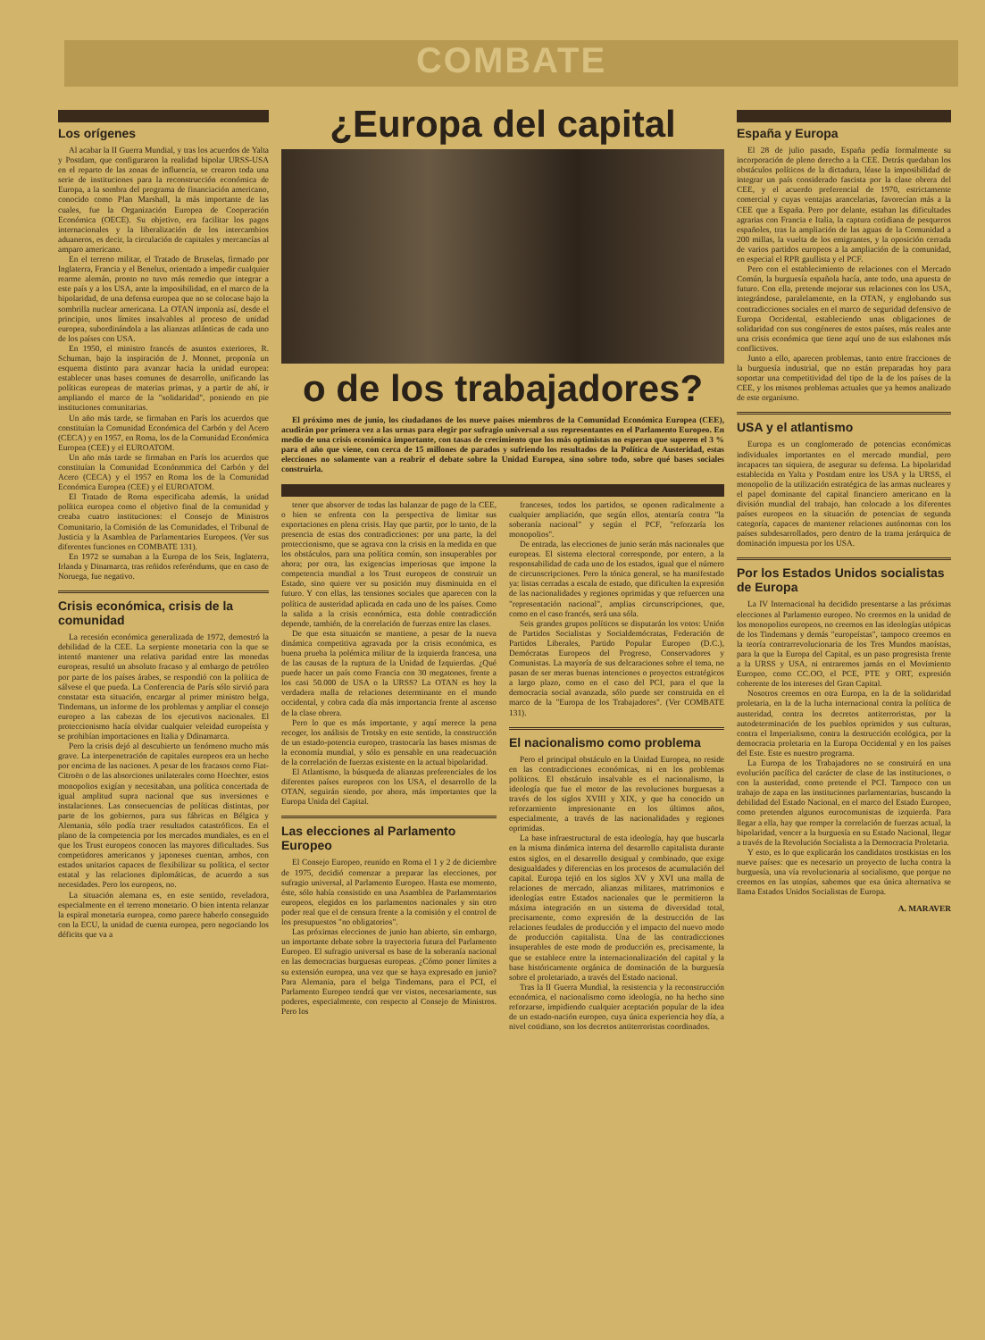COMBATE
Los orígenes
Al acabar la II Guerra Mundial, y tras los acuerdos de Yalta y Postdam, que configuraron la realidad bipolar URSS-USA en el reparto de las zonas de influencia, se crearon toda una serie de instituciones para la reconstrucción económica de Europa, a la sombra del programa de financiación americano, conocido como Plan Marshall, la más importante de las cuales, fue la Organización Europea de Cooperación Económica (OECE). Su objetivo, era facilitar los pagos internacionales y la liberalización de los intercambios aduaneros, es decir, la circulación de capitales y mercancías al amparo americano.
En el terreno militar, el Tratado de Bruselas, firmado por Inglaterra, Francia y el Benelux, orientado a impedir cualquier rearme alemán, pronto no tuvo más remedio que integrar a este país y a los USA, ante la imposibilidad, en el marco de la bipolaridad, de una defensa europea que no se colocase bajo la sombrilla nuclear americana. La OTAN imponía así, desde el principio, unos límites insalvables al proceso de unidad europea, subordinándola a las alianzas atlánticas de cada uno de los países con USA.
En 1950, el ministro francés de asuntos exteriores, R. Schuman, bajo la inspiración de J. Monnet, proponía un esquema distinto para avanzar hacia la unidad europea: establecer unas bases comunes de desarrollo, unificando las políticas europeas de materias primas, y a partir de ahí, ir ampliando el marco de la "solidaridad", poniendo en pie instituciones comunitarias.
Un año más tarde, se firmaban en París los acuerdos que constituían la Comunidad Económica del Carbón y del Acero (CECA) y en 1957, en Roma, los de la Comunidad Económica Europea (CEE) y el EUROATOM.
Un año más tarde se firmaban en París los acuerdos que constituían la Comunidad Econónmmica del Carbón y del Acero (CECA) y el 1957 en Roma los de la Comunidad Económica Europea (CEE) y el EUROATOM.
El Tratado de Roma especificaba además, la unidad política europea como el objetivo final de la comunidad y creaba cuatro instituciones: el Consejo de Ministros Comunitario, la Comisión de las Comunidades, el Tribunal de Justicia y la Asamblea de Parlamentarios Europeos. (Ver sus diferentes funciones en COMBATE 131).
En 1972 se sumaban a la Europa de los Seis, Inglaterra, Irlanda y Dinamarca, tras reñidos referéndums, que en caso de Noruega, fue negativo.
Crisis económica, crisis de la comunidad
La recesión económica generalizada de 1972, demostró la debilidad de la CEE. La serpiente monetaria con la que se intentó mantener una relativa paridad entre las monedas europeas, resultó un absoluto fracaso y al embargo de petróleo por parte de los países árabes, se respondió con la política de sálvese el que pueda. La Conferencia de París sólo sirvió para constatar esta situación, encargar al primer ministro belga, Tindemans, un informe de los problemas y ampliar el consejo europeo a las cabezas de los ejecutivos nacionales. El proteccionismo hacía olvidar cualquier veleidad europeísta y se prohibían importaciones en Italia y Ddinamarca.
Pero la crisis dejó al descubierto un fenómeno mucho más grave. La interpenetración de capitales europeos era un hecho por encima de las naciones. A pesar de los fracasos como Fiat-Citroën o de las absorciones unilaterales como Hoechter, estos monopolios exigían y necesitaban, una política concertada de igual amplitud supra nacional que sus inversiones e instalaciones. Las consecuencias de políticas distintas, por parte de los gobiernos, para sus fábricas en Bélgica y Alemania, sólo podía traer resultados catastróficos. En el plano de la competencia por los mercados mundiales, es en el que los Trust europeos conocen las mayores dificultades. Sus competidores americanos y japoneses cuentan, ambos, con estados unitarios capaces de flexibilizar su política, el sector estatal y las relaciones diplomáticas, de acuerdo a sus necesidades. Pero los europeos, no.
La situación alemana es, en este sentido, reveladora, especialmente en el terreno monetario. O bien intenta relanzar la espiral monetaria europea, como parece haberlo conseguido con la ECU, la unidad de cuenta europea, pero negociando los déficits que va a
¿Europa del capital
o de los trabajadores?
El próximo mes de junio, los ciudadanos de los nueve países miembros de la Comunidad Económica Europea (CEE), acudirán por primera vez a las urnas para elegir por sufragio universal a sus representantes en el Parlamento Europeo. En medio de una crisis económica importante, con tasas de crecimiento que los más optimistas no esperan que superen el 3 % para el año que viene, con cerca de 15 millones de parados y sufriendo los resultados de la Política de Austeridad, estas elecciones no solamente van a reabrir el debate sobre la Unidad Europea, sino sobre todo, sobre qué bases sociales construirla.
tener que absorver de todas las balanzar de pago de la CEE, o bien se enfrenta con la perspectiva de limitar sus exportaciones en plena crisis. Hay que partir, por lo tanto, de la presencia de estas dos contradicciones: por una parte, la del proteccionismo, que se agrava con la crisis en la medida en que los obstáculos, para una política común, son insuperables por ahora; por otra, las exigencias imperiosas que impone la competencia mundial a los Trust europeos de construir un Estado, sino quiere ver su posición muy disminuida en el futuro. Y con ellas, las tensiones sociales que aparecen con la política de austeridad aplicada en cada uno de los países. Como la salida a la crisis económica, esta doble contradicción depende, también, de la correlación de fuerzas entre las clases.
De que esta situaicón se mantiene, a pesar de la nueva dinámica competitiva agravada por la crisis económica, es buena prueba la polémica militar de la izquierda francesa, una de las causas de la ruptura de la Unidad de Izquierdas. ¿Qué puede hacer un país como Francia con 30 megatones, frente a los casi 50.000 de USA o la URSS? La OTAN es hoy la verdadera malla de relaciones determinante en el mundo occidental, y cobra cada día más importancia frente al ascenso de la clase obrera.
Pero lo que es más importante, y aquí merece la pena recoger, los análisis de Trotsky en este sentido, la construcción de un estado-potencia europeo, trastocaría las bases mismas de la economía mundial, y sólo es pensable en una readecuación de la correlación de fuerzas existente en la actual bipolaridad.
El Atlantismo, la búsqueda de alianzas preferenciales de los diferentes países europeos con los USA, el desarrollo de la OTAN, seguirán siendo, por ahora, más importantes que la Europa Unida del Capital.
Las elecciones al Parlamento Europeo
El Consejo Europeo, reunido en Roma el 1 y 2 de diciembre de 1975, decidió comenzar a preparar las elecciones, por sufragio universal, al Parlamento Europeo. Hasta ese momento, éste, sólo había consistido en una Asamblea de Parlamentarios europeos, elegidos en los parlamentos nacionales y sin otro poder real que el de censura frente a la comisión y el control de los presupuestos "no obligatorios".
Las próximas elecciones de junio han abierto, sin embargo, un importante debate sobre la trayectoria futura del Parlamento Europeo. El sufragio universal es base de la soberanía nacional en las democracias burguesas europeas. ¿Cómo poner límites a su extensión europea, una vez que se haya expresado en junio? Para Alemania, para el belga Tindemans, para el PCI, el Parlamento Europeo tendrá que ver vistos, necesariamente, sus poderes, especialmente, con respecto al Consejo de Ministros. Pero los
franceses, todos los partidos, se oponen radicalmente a cualquier ampliación, que según ellos, atentaría contra "la soberanía nacional" y según el PCF, "reforzaría los monopolios".
De entrada, las elecciones de junio serán más nacionales que europeas. El sistema electoral corresponde, por entero, a la responsabilidad de cada uno de los estados, igual que el número de circunscripciones. Pero la tónica general, se ha manifestado ya: listas cerradas a escala de estado, que dificulten la expresión de las nacionalidades y regiones oprimidas y que refuercen una "representación nacional", amplias circunscripciones, que, como en el caso francés, será una sóla.
Seis grandes grupos políticos se disputarán los votos: Unión de Partidos Socialistas y Socialdemócratas, Federación de Partidos Liberales, Partido Popular Europeo (D.C.), Demócratas Europeos del Progreso, Conservadores y Comunistas. La mayoría de sus delcaraciones sobre el tema, no pasan de ser meras buenas intenciones o proyectos estratégicos a largo plazo, como en el caso del PCI, para el que la democracia social avanzada, sólo puede ser construida en el marco de la "Europa de los Trabajadores". (Ver COMBATE 131).
El nacionalismo como problema
Pero el principal obstáculo en la Unidad Europea, no reside en las contradicciones económicas, ni en los problemas políticos. El obstáculo insalvable es el nacionalismo, la ideología que fue el motor de las revoluciones burguesas a través de los siglos XVIII y XIX, y que ha conocido un reforzamiento impresionante en los últimos años, especialmente, a través de las nacionalidades y regiones oprimidas.
La base infraestructural de esta ideología, hay que buscarla en la misma dinámica interna del desarrollo capitalista durante estos siglos, en el desarrollo desigual y combinado, que exige desigualdades y diferencias en los procesos de acumulación del capital. Europa tejió en los siglos XV y XVI una malla de relaciones de mercado, alianzas militares, matrimonios e ideologías entre Estados nacionales que le permitieron la máxima integración en un sistema de diversidad total, precisamente, como expresión de la destrucción de las relaciones feudales de producción y el impacto del nuevo modo de producción capitalista. Una de las contradicciones insuperables de este modo de producción es, precisamente, la que se establece entre la internacionalización del capital y la base históricamente orgánica de dominación de la burguesía sobre el proletariado, a través del Estado nacional.
Tras la II Guerra Mundial, la resistencia y la reconstrucción económica, el nacionalismo como ideología, no ha hecho sino reforzarse, impidiendo cualquier aceptación popular de la idea de un estado-nación europeo, cuya única experiencia hoy día, a nivel cotidiano, son los decretos antiterroristas coordinados.
España y Europa
El 28 de julio pasado, España pedía formalmente su incorporación de pleno derecho a la CEE. Detrás quedaban los obstáculos políticos de la dictadura, léase la imposibilidad de integrar un país considerado fascista por la clase obrera del CEE, y el acuerdo preferencial de 1970, estrictamente comercial y cuyas ventajas arancelarias, favorecían más a la CEE que a España. Pero por delante, estaban las dificultades agrarias con Francia e Italia, la captura cotidiana de pesqueros españoles, tras la ampliación de las aguas de la Comunidad a 200 millas, la vuelta de los emigrantes, y la oposición cerrada de varios partidos europeos a la ampliación de la comunidad, en especial el RPR gaullista y el PCF.
Pero con el establecimiento de relaciones con el Mercado Común, la burguesía española hacía, ante todo, una apuesta de futuro. Con ella, pretende mejorar sus relaciones con los USA, integrándose, paralelamente, en la OTAN, y englobando sus contradicciones sociales en el marco de seguridad defensivo de Europa Occidental, estableciendo unas obligaciones de solidaridad con sus congéneres de estos países, más reales ante una crisis económica que tiene aquí uno de sus eslabones más conflictivos.
Junto a ello, aparecen problemas, tanto entre fracciones de la burguesía industrial, que no están preparadas hoy para soportar una competitividad del tipo de la de los países de la CEE, y los mismos problemas actuales que ya hemos analizado de este organismo.
USA y el atlantismo
Europa es un conglomerado de potencias económicas individuales importantes en el mercado mundial, pero incapaces tan siquiera, de asegurar su defensa. La bipolaridad establecida en Yalta y Postdam entre los USA y la URSS, el monopolio de la utilización estratégica de las armas nucleares y el papel dominante del capital financiero americano en la división mundial del trabajo, han colocado a los diferentes países europeos en la situación de potencias de segunda categoría, capaces de mantener relaciones autónomas con los países subdesarrollados, pero dentro de la trama jerárquica de dominación impuesta por los USA.
Por los Estados Unidos socialistas de Europa
La IV Internacional ha decidido presentarse a las próximas elecciones al Parlamento europeo. No creemos en la unidad de los monopolios europeos, no creemos en las ideologías utópicas de los Tindemans y demás "europeístas", tampoco creemos en la teoría contrarrevolucionaria de los Tres Mundos maoístas, para la que la Europa del Capital, es un paso progresista frente a la URSS y USA, ni entraremos jamás en el Movimiento Europeo, como CC.OO, el PCE, PTE y ORT, expresión coherente de los intereses del Gran Capital.
Nosotros creemos en otra Europa, en la de la solidaridad proletaria, en la de la lucha internacional contra la política de austeridad, contra los decretos antiterroristas, por la autodeterminación de los pueblos oprimidos y sus culturas, contra el Imperialismo, contra la destrucción ecológica, por la democracia proletaria en la Europa Occidental y en los países del Este. Este es nuestro programa.
La Europa de los Trabajadores no se construirá en una evolución pacífica del carácter de clase de las instituciones, o con la austeridad, como pretende el PCI. Tampoco con un trabajo de zapa en las instituciones parlamentarias, buscando la debilidad del Estado Nacional, en el marco del Estado Europeo, como pretenden algunos eurocomunistas de izquierda. Para llegar a ella, hay que romper la correlación de fuerzas actual, la bipolaridad, vencer a la burguesía en su Estado Nacional, llegar a través de la Revolución Socialista a la Democracia Proletaria.
Y esto, es lo que explicarán los candidatos trostkistas en los nueve países: que es necesario un proyecto de lucha contra la burguesía, una vía revolucionaria al socialismo, que porque no creemos en las utopías, sabemos que esa única alternativa se llama Estados Unidos Socialistas de Europa.
A. MARAVER